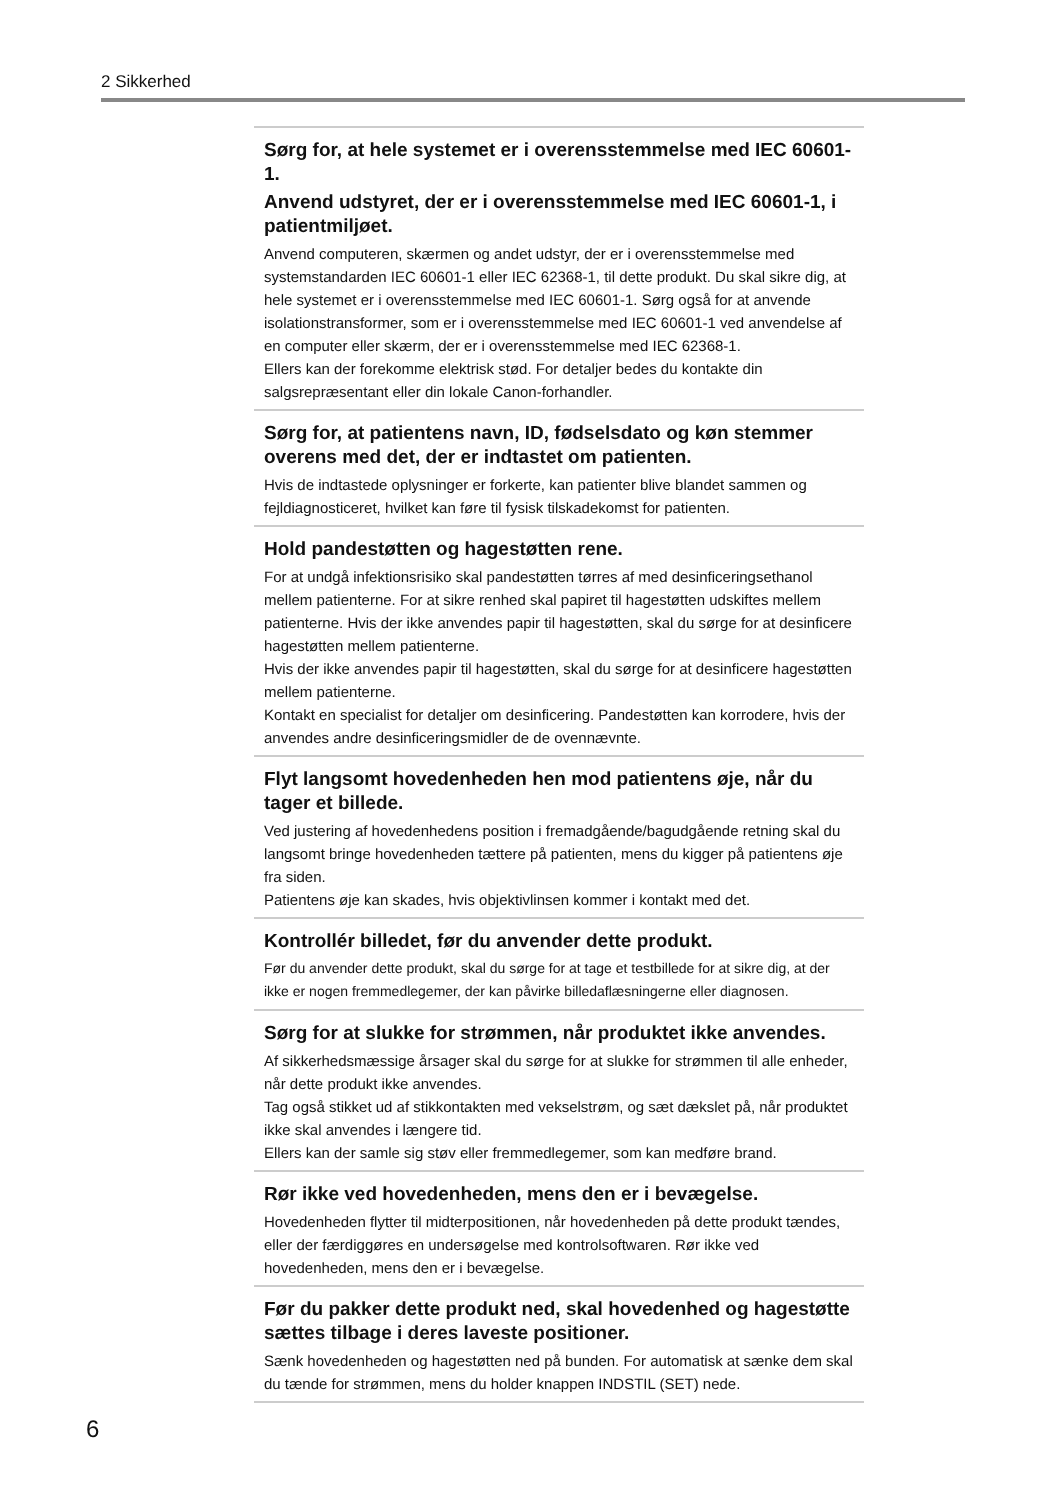2 Sikkerhed
Sørg for, at hele systemet er i overensstemmelse med IEC 60601-1.
Anvend udstyret, der er i overensstemmelse med IEC 60601-1, i patientmiljøet.
Anvend computeren, skærmen og andet udstyr, der er i overensstemmelse med systemstandarden IEC 60601-1 eller IEC 62368-1, til dette produkt. Du skal sikre dig, at hele systemet er i overensstemmelse med IEC 60601-1. Sørg også for at anvende isolationstransformer, som er i overensstemmelse med IEC 60601-1 ved anvendelse af en computer eller skærm, der er i overensstemmelse med IEC 62368-1.
Ellers kan der forekomme elektrisk stød. For detaljer bedes du kontakte din salgsrepræsentant eller din lokale Canon-forhandler.
Sørg for, at patientens navn, ID, fødselsdato og køn stemmer overens med det, der er indtastet om patienten.
Hvis de indtastede oplysninger er forkerte, kan patienter blive blandet sammen og fejldiagnosticeret, hvilket kan føre til fysisk tilskadekomst for patienten.
Hold pandestøtten og hagestøtten rene.
For at undgå infektionsrisiko skal pandestøtten tørres af med desinficeringsethanol mellem patienterne. For at sikre renhed skal papiret til hagestøtten udskiftes mellem patienterne. Hvis der ikke anvendes papir til hagestøtten, skal du sørge for at desinficere hagestøtten mellem patienterne.
Hvis der ikke anvendes papir til hagestøtten, skal du sørge for at desinficere hagestøtten mellem patienterne.
Kontakt en specialist for detaljer om desinficering. Pandestøtten kan korrodere, hvis der anvendes andre desinficeringsmidler de de ovennævnte.
Flyt langsomt hovedenheden hen mod patientens øje, når du tager et billede.
Ved justering af hovedenhedens position i fremadgående/bagudgående retning skal du langsomt bringe hovedenheden tættere på patienten, mens du kigger på patientens øje fra siden.
Patientens øje kan skades, hvis objektivlinsen kommer i kontakt med det.
Kontrollér billedet, før du anvender dette produkt.
Før du anvender dette produkt, skal du sørge for at tage et testbillede for at sikre dig, at der ikke er nogen fremmedlegemer, der kan påvirke billedaflæsningerne eller diagnosen.
Sørg for at slukke for strømmen, når produktet ikke anvendes.
Af sikkerhedsmæssige årsager skal du sørge for at slukke for strømmen til alle enheder, når dette produkt ikke anvendes.
Tag også stikket ud af stikkontakten med vekselstrøm, og sæt dækslet på, når produktet ikke skal anvendes i længere tid.
Ellers kan der samle sig støv eller fremmedlegemer, som kan medføre brand.
Rør ikke ved hovedenheden, mens den er i bevægelse.
Hovedenheden flytter til midterpositionen, når hovedenheden på dette produkt tændes, eller der færdiggøres en undersøgelse med kontrolsoftwaren. Rør ikke ved hovedenheden, mens den er i bevægelse.
Før du pakker dette produkt ned, skal hovedenhed og hagestøtte sættes tilbage i deres laveste positioner.
Sænk hovedenheden og hagestøtten ned på bunden. For automatisk at sænke dem skal du tænde for strømmen, mens du holder knappen INDSTIL (SET) nede.
6